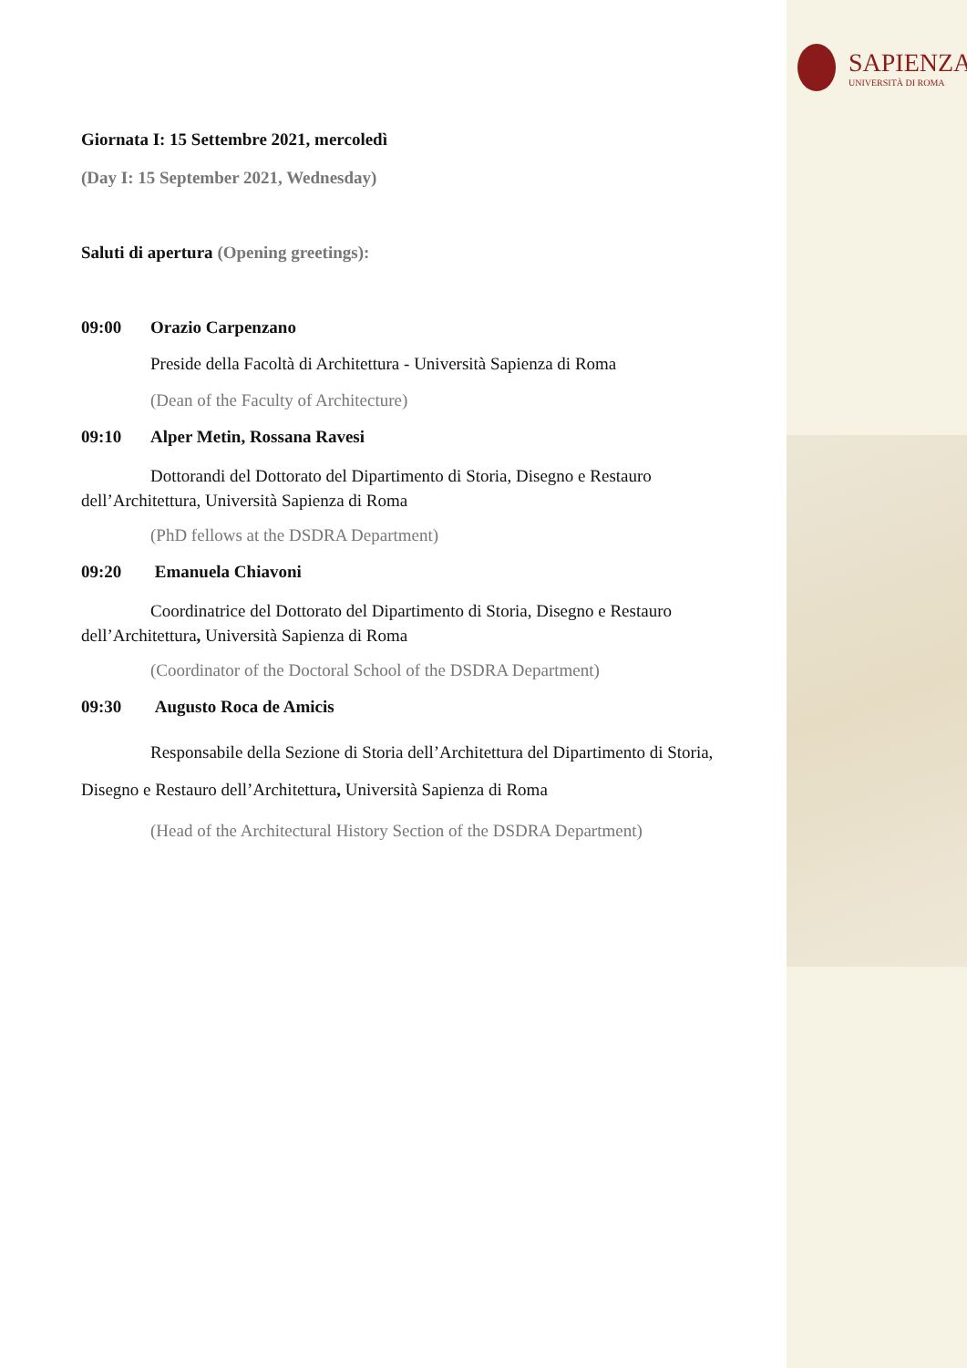SAPIENZA
UNIVERSITÀ DI ROMA
Giornata I: 15 Settembre 2021, mercoledì
(Day I: 15 September 2021, Wednesday)
Saluti di apertura (Opening greetings):
09:00 Orazio Carpenzano
Preside della Facoltà di Architettura - Università Sapienza di Roma
(Dean of the Faculty of Architecture)
09:10 Alper Metin, Rossana Ravesi
Dottorandi del Dottorato del Dipartimento di Storia, Disegno e Restauro dell’Architettura, Università Sapienza di Roma
(PhD fellows at the DSDRA Department)
09:20 Emanuela Chiavoni
Coordinatrice del Dottorato del Dipartimento di Storia, Disegno e Restauro dell’Architettura, Università Sapienza di Roma
(Coordinator of the Doctoral School of the DSDRA Department)
09:30 Augusto Roca de Amicis
Responsabile della Sezione di Storia dell’Architettura del Dipartimento di Storia, Disegno e Restauro dell’Architettura, Università Sapienza di Roma
(Head of the Architectural History Section of the DSDRA Department)